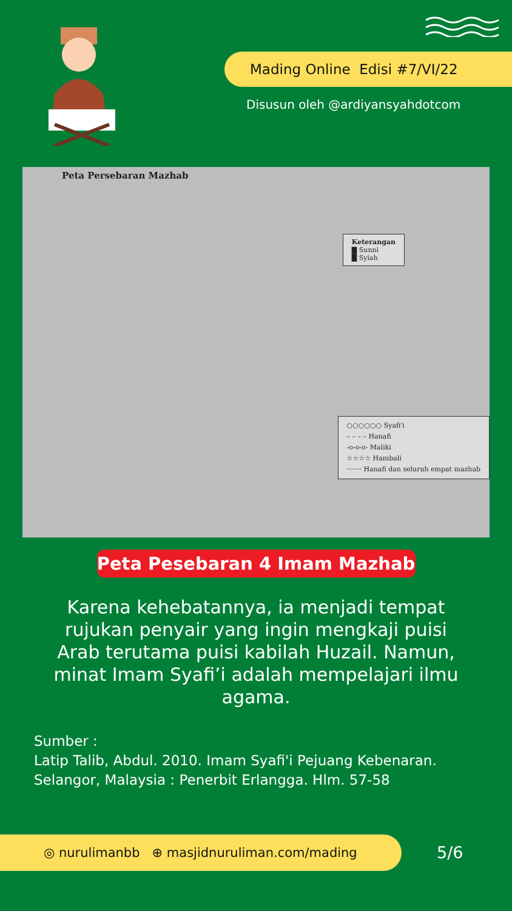Mading Online Edisi #7/VI/22
Disusun oleh @ardiyansyahdotcom
Peta Persebaran Mazhab
Keterangan
▇ Sunni
█ Syiah
○○○○○○ Syafi'i
– – – – Hanafi
-o-o-o- Maliki
☆☆☆☆ Hambali
······· Hanafi dan seluruh empat mazhab
Peta Pesebaran 4 Imam Mazhab
Karena kehebatannya, ia menjadi tempat rujukan penyair yang ingin mengkaji puisi Arab terutama puisi kabilah Huzail. Namun, minat Imam Syafi’i adalah mempelajari ilmu agama.
Sumber :
Latip Talib, Abdul. 2010. Imam Syafi'i Pejuang Kebenaran. Selangor, Malaysia : Penerbit Erlangga. Hlm. 57-58
◎ nurulimanbb ⊕ masjidnuruliman.com/mading
5/6